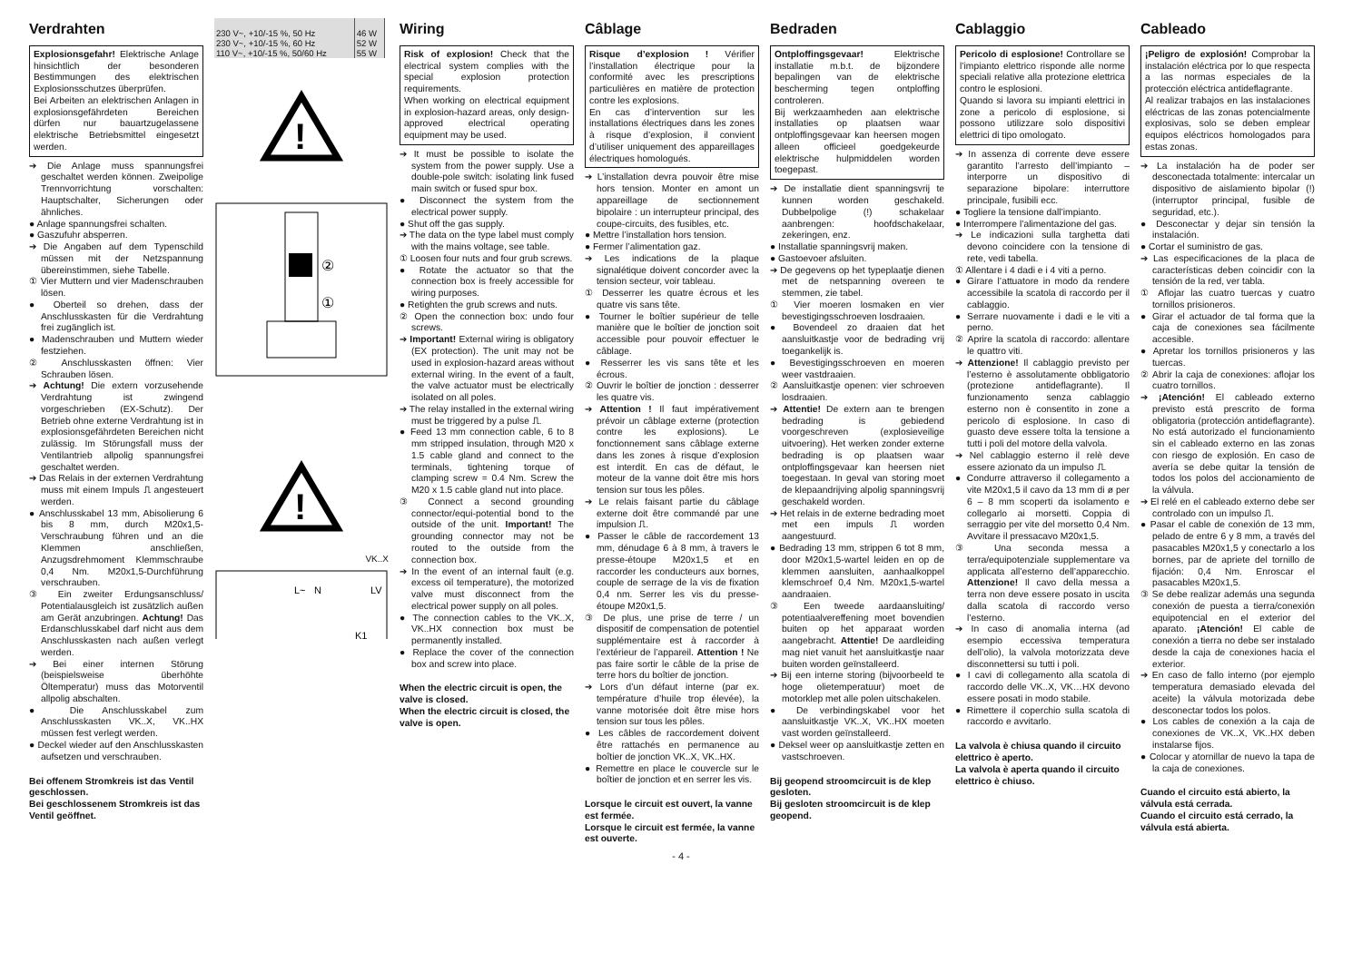Verdrahten
Explosionsgefahr! Elektrische Anlage hinsichtlich der besonderen Bestimmungen des elektrischen Explosionsschutzes überprüfen.
Bei Arbeiten an elektrischen Anlagen in explosionsgefährdeten Bereichen dürfen nur bauartzugelassene elektrische Betriebsmittel eingesetzt werden.
➔ Die Anlage muss spannungsfrei geschaltet werden können. Zweipolige Trennvorrichtung vorschalten: Hauptschalter, Sicherungen oder ähnliches.
● Anlage spannungsfrei schalten.
● Gaszufuhr absperren.
➔ Die Angaben auf dem Typenschild müssen mit der Netzspannung übereinstimmen, siehe Tabelle.
① Vier Muttern und vier Madenschrauben lösen.
● Oberteil so drehen, dass der Anschlusskasten für die Verdrahtung frei zugänglich ist.
● Madenschrauben und Muttern wieder festziehen.
② Anschlusskasten öffnen: Vier Schrauben lösen.
➔ Achtung! Die extern vorzusehende Verdrahtung ist zwingend vorgeschrieben (EX-Schutz). Der Betrieb ohne externe Verdrahtung ist in explosionsgefährdeten Bereichen nicht zulässig. Im Störungsfall muss der Ventilantrieb allpolig spannungsfrei geschaltet werden.
➔ Das Relais in der externen Verdrahtung muss mit einem Impuls ⎍ angesteuert werden.
● Anschlusskabel 13 mm, Abisolierung 6 bis 8 mm, durch M20x1,5-Verschraubung führen und an die Klemmen anschließen, Anzugsdrehmoment Klemmschraube 0,4 Nm. M20x1,5-Durchführung verschrauben.
③ Ein zweiter Erdungsanschluss/ Potentialausgleich ist zusätzlich außen am Gerät anzubringen. Achtung! Das Erdanschlusskabel darf nicht aus dem Anschlusskasten nach außen verlegt werden.
➔ Bei einer internen Störung (beispielsweise überhöhte Öltemperatur) muss das Motorventil allpolig abschalten.
● Die Anschlusskabel zum Anschlusskasten VK..X, VK..HX müssen fest verlegt werden.
● Deckel wieder auf den Anschlusskasten aufsetzen und verschrauben.
Bei offenem Stromkreis ist das Ventil geschlossen.
Bei geschlossenem Stromkreis ist das Ventil geöffnet.
| 230 V~, +10/-15 %, 50 Hz | 46 W |
| 230 V~, +10/-15 %, 60 Hz | 52 W |
| 110 V~, +10/-15 %, 50/60 Hz | 55 W |
!
②
①
!
L~
N
LV
K1
VK..X
Wiring
Risk of explosion! Check that the electrical system complies with the special explosion protection requirements.
When working on electrical equipment in explosion-hazard areas, only design-approved electrical operating equipment may be used.
➔ It must be possible to isolate the system from the power supply. Use a double-pole switch: isolating link fused main switch or fused spur box.
● Disconnect the system from the electrical power supply.
● Shut off the gas supply.
➔ The data on the type label must comply with the mains voltage, see table.
① Loosen four nuts and four grub screws.
● Rotate the actuator so that the connection box is freely accessible for wiring purposes.
● Retighten the grub screws and nuts.
② Open the connection box: undo four screws.
➔ Important! External wiring is obligatory (EX protection). The unit may not be used in explosion-hazard areas without external wiring. In the event of a fault, the valve actuator must be electrically isolated on all poles.
➔ The relay installed in the external wiring must be triggered by a pulse ⎍.
● Feed 13 mm connection cable, 6 to 8 mm stripped insulation, through M20 x 1.5 cable gland and connect to the terminals, tightening torque of clamping screw = 0.4 Nm. Screw the M20 x 1.5 cable gland nut into place.
③ Connect a second grounding connector/equi-potential bond to the outside of the unit. Important! The grounding connector may not be routed to the outside from the connection box.
➔ In the event of an internal fault (e.g. excess oil temperature), the motorized valve must disconnect from the electrical power supply on all poles.
● The connection cables to the VK..X, VK..HX connection box must be permanently installed.
● Replace the cover of the connection box and screw into place.
When the electric circuit is open, the valve is closed.
When the electric circuit is closed, the valve is open.
Câblage
Risque d’explosion ! Vérifier l’installation électrique pour la conformité avec les prescriptions particulières en matière de protection contre les explosions.
En cas d’intervention sur les installations électriques dans les zones à risque d’explosion, il convient d’utiliser uniquement des appareillages électriques homologués.
➔ L’installation devra pouvoir être mise hors tension. Monter en amont un appareillage de sectionnement bipolaire : un interrupteur principal, des coupe-circuits, des fusibles, etc.
● Mettre l’installation hors tension.
● Fermer l’alimentation gaz.
➔ Les indications de la plaque signalétique doivent concorder avec la tension secteur, voir tableau.
① Desserrer les quatre écrous et les quatre vis sans tête.
● Tourner le boîtier supérieur de telle manière que le boîtier de jonction soit accessible pour pouvoir effectuer le câblage.
● Resserrer les vis sans tête et les écrous.
② Ouvrir le boîtier de jonction : desserrer les quatre vis.
➔ Attention ! Il faut impérativement prévoir un câblage externe (protection contre les explosions). Le fonctionnement sans câblage externe dans les zones à risque d’explosion est interdit. En cas de défaut, le moteur de la vanne doit être mis hors tension sur tous les pôles.
➔ Le relais faisant partie du câblage externe doit être commandé par une impulsion ⎍.
● Passer le câble de raccordement 13 mm, dénudage 6 à 8 mm, à travers le presse-étoupe M20x1,5 et en raccorder les conducteurs aux bornes, couple de serrage de la vis de fixation 0,4 nm. Serrer les vis du presse-étoupe M20x1,5.
③ De plus, une prise de terre / un dispositif de compensation de potentiel supplémentaire est à raccorder à l’extérieur de l’appareil. Attention ! Ne pas faire sortir le câble de la prise de terre hors du boîtier de jonction.
➔ Lors d’un défaut interne (par ex. température d’huile trop élevée), la vanne motorisée doit être mise hors tension sur tous les pôles.
● Les câbles de raccordement doivent être rattachés en permanence au boîtier de jonction VK..X, VK..HX.
● Remettre en place le couvercle sur le boîtier de jonction et en serrer les vis.
Lorsque le circuit est ouvert, la vanne est fermée.
Lorsque le circuit est fermée, la vanne est ouverte.
Bedraden
Ontploffingsgevaar! Elektrische installatie m.b.t. de bijzondere bepalingen van de elektrische bescherming tegen ontploffing controleren.
Bij werkzaamheden aan elektrische installaties op plaatsen waar ontploffingsgevaar kan heersen mogen alleen officieel goedgekeurde elektrische hulpmiddelen worden toegepast.
➔ De installatie dient spanningsvrij te kunnen worden geschakeld. Dubbelpolige (!) schakelaar aanbrengen: hoofdschakelaar, zekeringen, enz.
● Installatie spanningsvrij maken.
● Gastoevoer afsluiten.
➔ De gegevens op het typeplaatje dienen met de netspanning overeen te stemmen, zie tabel.
① Vier moeren losmaken en vier bevestigingsschroeven losdraaien.
● Bovendeel zo draaien dat het aansluitkastje voor de bedrading vrij toegankelijk is.
● Bevestigingsschroeven en moeren weer vastdraaien.
② Aansluitkastje openen: vier schroeven losdraaien.
➔ Attentie! De extern aan te brengen bedrading is gebiedend voorgeschreven (explosieveilige uitvoering). Het werken zonder externe bedrading is op plaatsen waar ontploffingsgevaar kan heersen niet toegestaan. In geval van storing moet de klepaandrijving alpolig spanningsvrij geschakeld worden.
➔ Het relais in de externe bedrading moet met een impuls ⎍ worden aangestuurd.
● Bedrading 13 mm, strippen 6 tot 8 mm, door M20x1,5-wartel leiden en op de klemmen aansluiten, aanhaalkoppel klemschroef 0,4 Nm. M20x1,5-wartel aandraaien.
③ Een tweede aardaansluiting/ potentiaalvereffening moet bovendien buiten op het apparaat worden aangebracht. Attentie! De aardleiding mag niet vanuit het aansluitkastje naar buiten worden geïnstalleerd.
➔ Bij een interne storing (bijvoorbeeld te hoge olietemperatuur) moet de motorklep met alle polen uitschakelen.
● De verbindingskabel voor het aansluitkastje VK..X, VK..HX moeten vast worden geïnstalleerd.
● Deksel weer op aansluitkastje zetten en vastschroeven.
Bij geopend stroomcircuit is de klep gesloten.
Bij gesloten stroomcircuit is de klep geopend.
Cablaggio
Pericolo di esplosione! Controllare se l’impianto elettrico risponde alle norme speciali relative alla protezione elettrica contro le esplosioni.
Quando si lavora su impianti elettrici in zone a pericolo di esplosione, si possono utilizzare solo dispositivi elettrici di tipo omologato.
➔ In assenza di corrente deve essere garantito l’arresto dell’impianto – interporre un dispositivo di separazione bipolare: interruttore principale, fusibili ecc.
● Togliere la tensione dall’impianto.
● Interrompere l’alimentazione del gas.
➔ Le indicazioni sulla targhetta dati devono coincidere con la tensione di rete, vedi tabella.
① Allentare i 4 dadi e i 4 viti a perno.
● Girare l’attuatore in modo da rendere accessibile la scatola di raccordo per il cablaggio.
● Serrare nuovamente i dadi e le viti a perno.
② Aprire la scatola di raccordo: allentare le quattro viti.
➔ Attenzione! Il cablaggio previsto per l’esterno è assolutamente obbligatorio (protezione antideflagrante). Il funzionamento senza cablaggio esterno non è consentito in zone a pericolo di esplosione. In caso di guasto deve essere tolta la tensione a tutti i poli del motore della valvola.
➔ Nel cablaggio esterno il relè deve essere azionato da un impulso ⎍.
● Condurre attraverso il collegamento a vite M20x1,5 il cavo da 13 mm di ø per 6 – 8 mm scoperti da isolamento e collegarlo ai morsetti. Coppia di serraggio per vite del morsetto 0,4 Nm. Avvitare il pressacavo M20x1,5.
③ Una seconda messa a terra/equipotenziale supplementare va applicata all’esterno dell’apparecchio. Attenzione! Il cavo della messa a terra non deve essere posato in uscita dalla scatola di raccordo verso l’esterno.
➔ In caso di anomalia interna (ad esempio eccessiva temperatura dell’olio), la valvola motorizzata deve disconnettersi su tutti i poli.
● I cavi di collegamento alla scatola di raccordo delle VK..X, VK…HX devono essere posati in modo stabile.
● Rimettere il coperchio sulla scatola di raccordo e avvitarlo.
La valvola è chiusa quando il circuito elettrico è aperto.
La valvola è aperta quando il circuito elettrico è chiuso.
Cableado
¡Peligro de explosión! Comprobar la instalación eléctrica por lo que respecta a las normas especiales de la protección eléctrica antideflagrante.
Al realizar trabajos en las instalaciones eléctricas de las zonas potencialmente explosivas, solo se deben emplear equipos eléctricos homologados para estas zonas.
➔ La instalación ha de poder ser desconectada totalmente: intercalar un dispositivo de aislamiento bipolar (!) (interruptor principal, fusible de seguridad, etc.).
● Desconectar y dejar sin tensión la instalación.
● Cortar el suministro de gas.
➔ Las especificaciones de la placa de características deben coincidir con la tensión de la red, ver tabla.
① Aflojar las cuatro tuercas y cuatro tornillos prisioneros.
● Girar el actuador de tal forma que la caja de conexiones sea fácilmente accesible.
● Apretar los tornillos prisioneros y las tuercas.
② Abrir la caja de conexiones: aflojar los cuatro tornillos.
➔ ¡Atención! El cableado externo previsto está prescrito de forma obligatoria (protección antideflagrante). No está autorizado el funcionamiento sin el cableado externo en las zonas con riesgo de explosión. En caso de avería se debe quitar la tensión de todos los polos del accionamiento de la válvula.
➔ El relé en el cableado externo debe ser controlado con un impulso ⎍.
● Pasar el cable de conexión de 13 mm, pelado de entre 6 y 8 mm, a través del pasacables M20x1,5 y conectarlo a los bornes, par de apriete del tornillo de fijación: 0,4 Nm. Enroscar el pasacables M20x1,5.
③ Se debe realizar además una segunda conexión de puesta a tierra/conexión equipotencial en el exterior del aparato. ¡Atención! El cable de conexión a tierra no debe ser instalado desde la caja de conexiones hacia el exterior.
➔ En caso de fallo interno (por ejemplo temperatura demasiado elevada del aceite) la válvula motorizada debe desconectar todos los polos.
● Los cables de conexión a la caja de conexiones de VK..X, VK..HX deben instalarse fijos.
● Colocar y atornillar de nuevo la tapa de la caja de conexiones.
Cuando el circuito está abierto, la válvula está cerrada.
Cuando el circuito está cerrado, la válvula está abierta.
- 4 -